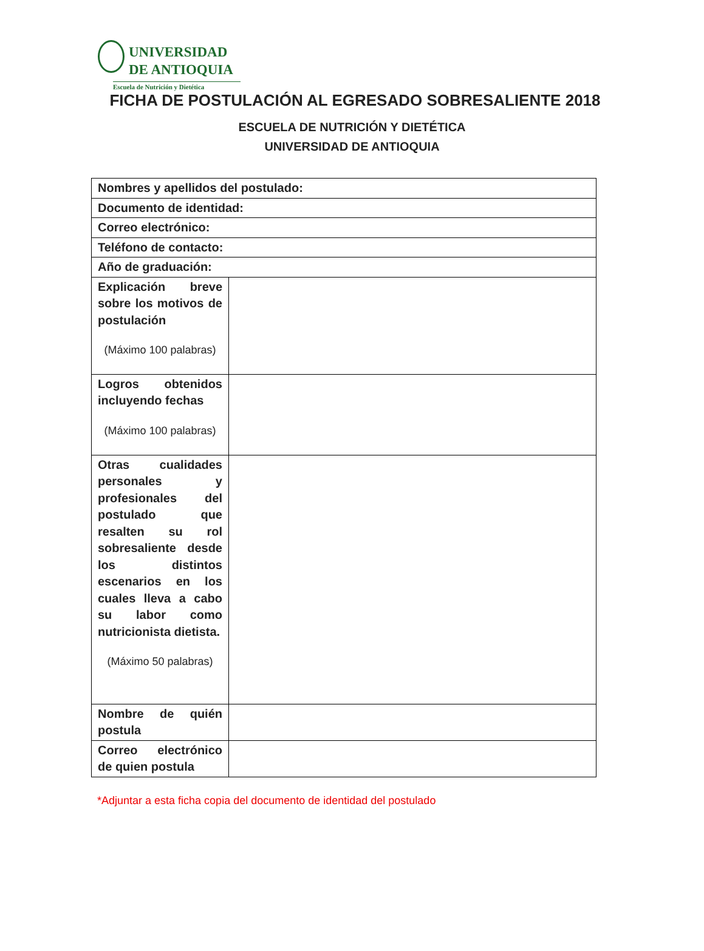UNIVERSIDAD
DE ANTIOQUIA
Escuela de Nutrición y Dietética
FICHA DE POSTULACIÓN AL EGRESADO SOBRESALIENTE 2018
ESCUELA DE NUTRICIÓN Y DIETÉTICA
UNIVERSIDAD DE ANTIOQUIA
| Nombres y apellidos del postulado: | |
| Documento de identidad: | |
| Correo electrónico: | |
| Teléfono de contacto: | |
| Año de graduación: | |
| Explicación breve sobre los motivos de postulación (Máximo 100 palabras) | |
| Logros obtenidos incluyendo fechas (Máximo 100 palabras) | |
| Otras cualidades personales y profesionales del postulado que resalten su rol sobresaliente desde los distintos escenarios en los cuales lleva a cabo su labor como nutricionista dietista. (Máximo 50 palabras) | |
| Nombre de quién postula | |
| Correo electrónico de quien postula | |
*Adjuntar a esta ficha copia del documento de identidad del postulado